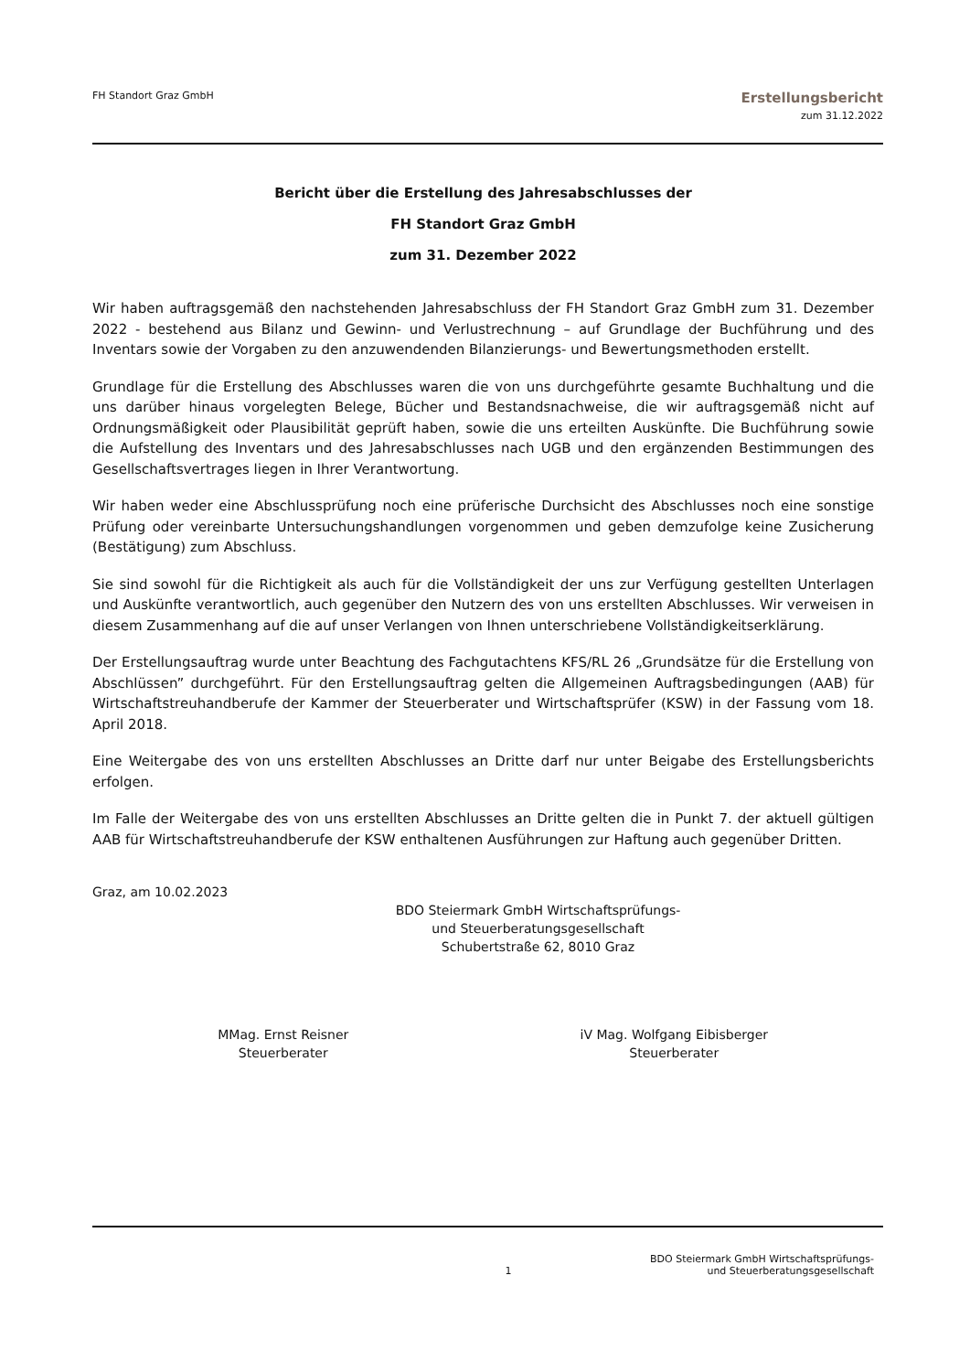FH Standort Graz GmbH
Erstellungsbericht
zum 31.12.2022
Bericht über die Erstellung des Jahresabschlusses der
FH Standort Graz GmbH
zum 31. Dezember 2022
Wir haben auftragsgemäß den nachstehenden Jahresabschluss der FH Standort Graz GmbH zum 31. Dezember 2022 - bestehend aus Bilanz und Gewinn- und Verlustrechnung – auf Grundlage der Buchführung und des Inventars sowie der Vorgaben zu den anzuwendenden Bilanzierungs- und Bewertungsmethoden erstellt.
Grundlage für die Erstellung des Abschlusses waren die von uns durchgeführte gesamte Buchhaltung und die uns darüber hinaus vorgelegten Belege, Bücher und Bestandsnachweise, die wir auftragsgemäß nicht auf Ordnungsmäßigkeit oder Plausibilität geprüft haben, sowie die uns erteilten Auskünfte. Die Buchführung sowie die Aufstellung des Inventars und des Jahresabschlusses nach UGB und den ergänzenden Bestimmungen des Gesellschaftsvertrages liegen in Ihrer Verantwortung.
Wir haben weder eine Abschlussprüfung noch eine prüferische Durchsicht des Abschlusses noch eine sonstige Prüfung oder vereinbarte Untersuchungshandlungen vorgenommen und geben demzufolge keine Zusicherung (Bestätigung) zum Abschluss.
Sie sind sowohl für die Richtigkeit als auch für die Vollständigkeit der uns zur Verfügung gestellten Unterlagen und Auskünfte verantwortlich, auch gegenüber den Nutzern des von uns erstellten Abschlusses. Wir verweisen in diesem Zusammenhang auf die auf unser Verlangen von Ihnen unterschriebene Vollständigkeitserklärung.
Der Erstellungsauftrag wurde unter Beachtung des Fachgutachtens KFS/RL 26 „Grundsätze für die Erstellung von Abschlüssen” durchgeführt. Für den Erstellungsauftrag gelten die Allgemeinen Auftragsbedingungen (AAB) für Wirtschaftstreuhandberufe der Kammer der Steuerberater und Wirtschaftsprüfer (KSW) in der Fassung vom 18. April 2018.
Eine Weitergabe des von uns erstellten Abschlusses an Dritte darf nur unter Beigabe des Erstellungsberichts erfolgen.
Im Falle der Weitergabe des von uns erstellten Abschlusses an Dritte gelten die in Punkt 7. der aktuell gültigen AAB für Wirtschaftstreuhandberufe der KSW enthaltenen Ausführungen zur Haftung auch gegenüber Dritten.
Graz, am 10.02.2023
BDO Steiermark GmbH Wirtschaftsprüfungs-
und Steuerberatungsgesellschaft
Schubertstraße 62, 8010 Graz
MMag. Ernst Reisner
Steuerberater
iV Mag. Wolfgang Eibisberger
Steuerberater
1
BDO Steiermark GmbH Wirtschaftsprüfungs-
und Steuerberatungsgesellschaft